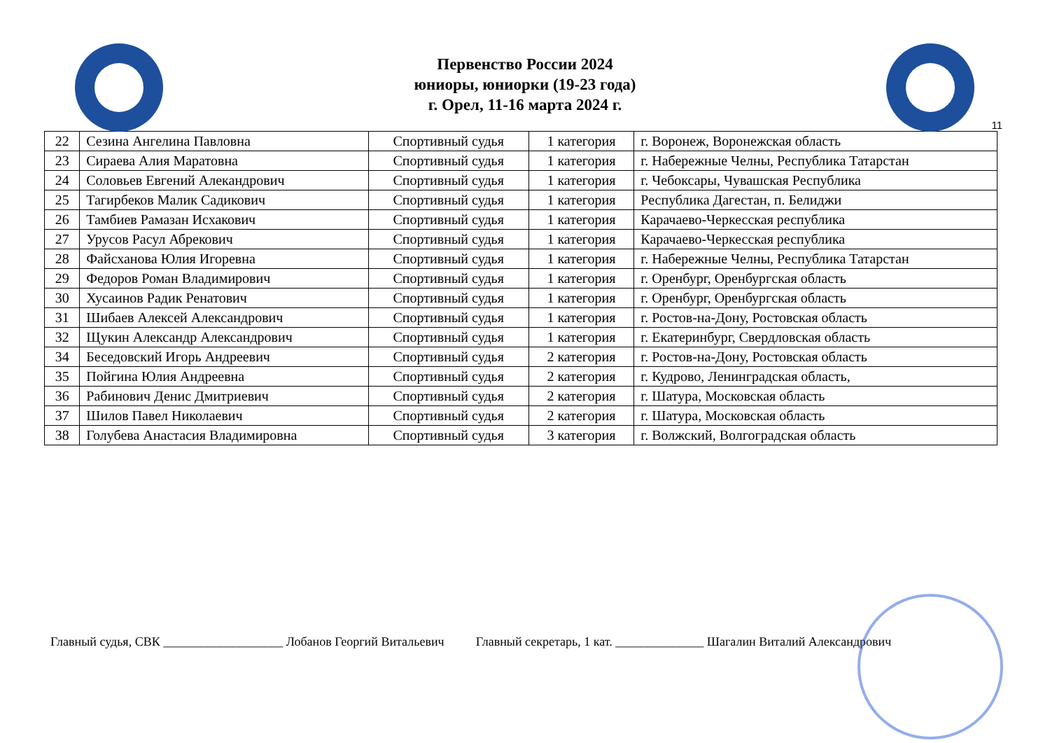Первенство России 2024
юниоры, юниорки (19-23 года)
г. Орел, 11-16 марта 2024 г.
11
| 22 | Сезина Ангелина Павловна | Спортивный судья | 1 категория | г. Воронеж, Воронежская область |
| 23 | Сираева Алия Маратовна | Спортивный судья | 1 категория | г. Набережные Челны, Республика Татарстан |
| 24 | Соловьев Евгений Алекандрович | Спортивный судья | 1 категория | г. Чебоксары, Чувашская Республика |
| 25 | Тагирбеков Малик Садикович | Спортивный судья | 1 категория | Республика Дагестан, п. Белиджи |
| 26 | Тамбиев Рамазан Исхакович | Спортивный судья | 1 категория | Карачаево-Черкесская республика |
| 27 | Урусов Расул Абрекович | Спортивный судья | 1 категория | Карачаево-Черкесская республика |
| 28 | Файсханова Юлия Игоревна | Спортивный судья | 1 категория | г. Набережные Челны, Республика Татарстан |
| 29 | Федоров Роман Владимирович | Спортивный судья | 1 категория | г. Оренбург, Оренбургская область |
| 30 | Хусаинов Радик Ренатович | Спортивный судья | 1 категория | г. Оренбург, Оренбургская область |
| 31 | Шибаев Алексей Александрович | Спортивный судья | 1 категория | г. Ростов-на-Дону, Ростовская область |
| 32 | Щукин Александр Александрович | Спортивный судья | 1 категория | г. Екатеринбург, Свердловская область |
| 34 | Беседовский Игорь Андреевич | Спортивный судья | 2 категория | г. Ростов-на-Дону, Ростовская область |
| 35 | Пойгина Юлия Андреевна | Спортивный судья | 2 категория | г. Кудрово, Ленинградская область, |
| 36 | Рабинович Денис Дмитриевич | Спортивный судья | 2 категория | г. Шатура, Московская область |
| 37 | Шилов Павел Николаевич | Спортивный судья | 2 категория | г. Шатура, Московская область |
| 38 | Голубева Анастасия Владимировна | Спортивный судья | 3 категория | г. Волжский, Волгоградская область |
Главный судья, СВК ___________________ Лобанов Георгий Витальевич Главный секретарь, 1 кат. ______________ Шагалин Виталий Александрович